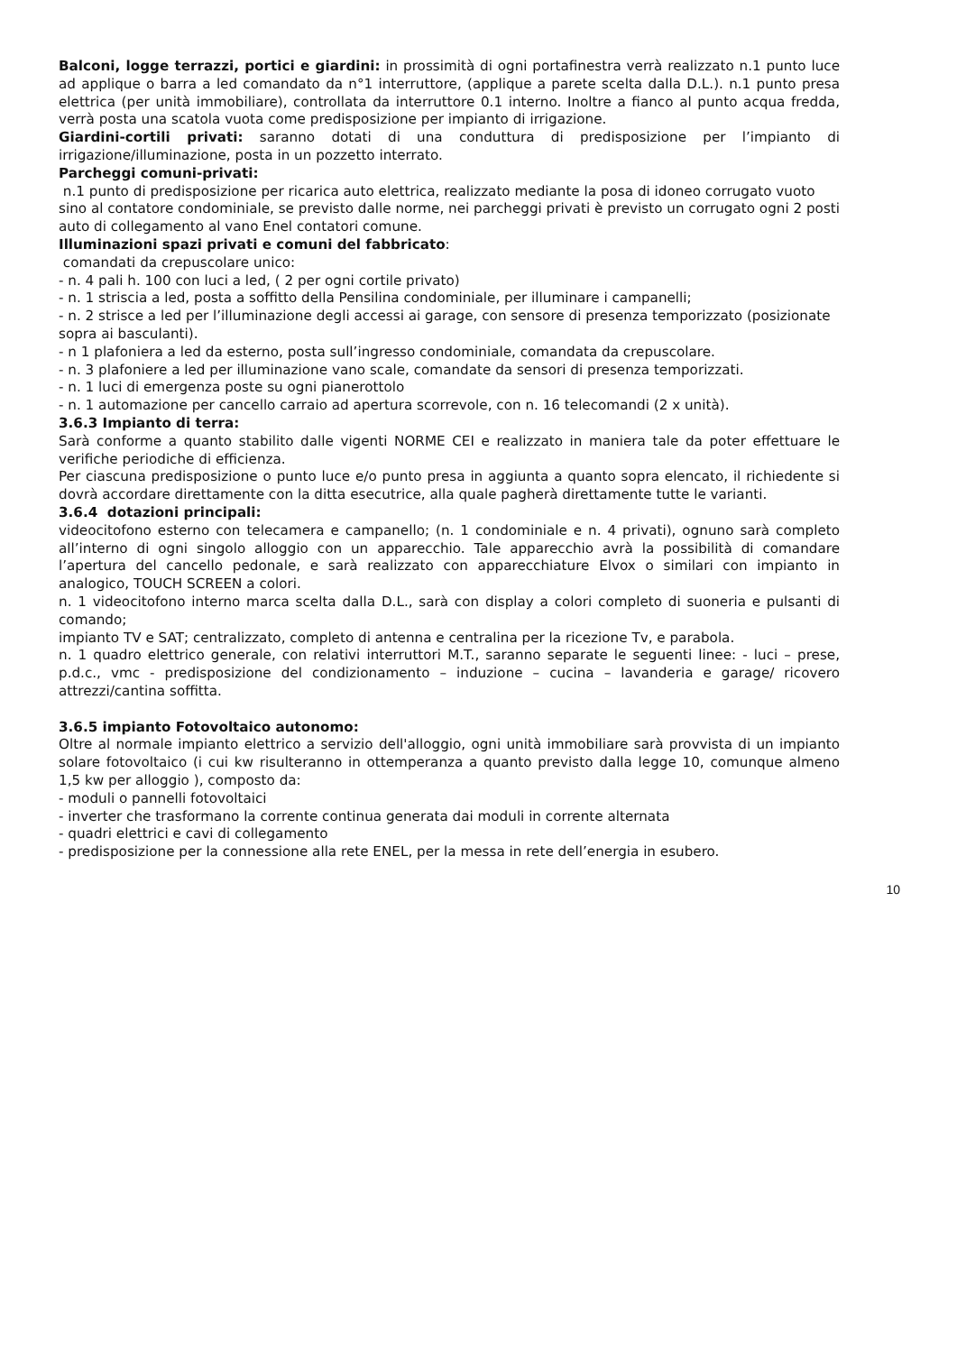Balconi, logge terrazzi, portici e giardini: in prossimità di ogni portafinestra verrà realizzato n.1 punto luce ad applique o barra a led comandato da n°1 interruttore, (applique a parete scelta dalla D.L.). n.1 punto presa elettrica (per unità immobiliare), controllata da interruttore 0.1 interno. Inoltre a fianco al punto acqua fredda, verrà posta una scatola vuota come predisposizione per impianto di irrigazione.
Giardini-cortili privati: saranno dotati di una conduttura di predisposizione per l’impianto di irrigazione/illuminazione, posta in un pozzetto interrato.
Parcheggi comuni-privati:
n.1 punto di predisposizione per ricarica auto elettrica, realizzato mediante la posa di idoneo corrugato vuoto sino al contatore condominiale, se previsto dalle norme, nei parcheggi privati è previsto un corrugato ogni 2 posti auto di collegamento al vano Enel contatori comune.
Illuminazioni spazi privati e comuni del fabbricato:
comandati da crepuscolare unico:
- n. 4 pali h. 100 con luci a led, ( 2 per ogni cortile privato)
- n. 1 striscia a led, posta a soffitto della Pensilina condominiale, per illuminare i campanelli;
- n. 2 strisce a led per l’illuminazione degli accessi ai garage, con sensore di presenza temporizzato (posizionate sopra ai basculanti).
- n 1 plafoniera a led da esterno, posta sull’ingresso condominiale, comandata da crepuscolare.
- n. 3 plafoniere a led per illuminazione vano scale, comandate da sensori di presenza temporizzati.
- n. 1 luci di emergenza poste su ogni pianerottolo
- n. 1 automazione per cancello carraio ad apertura scorrevole, con n. 16 telecomandi (2 x unità).
3.6.3 Impianto di terra:
Sarà conforme a quanto stabilito dalle vigenti NORME CEI e realizzato in maniera tale da poter effettuare le verifiche periodiche di efficienza.
Per ciascuna predisposizione o punto luce e/o punto presa in aggiunta a quanto sopra elencato, il richiedente si dovrà accordare direttamente con la ditta esecutrice, alla quale pagherà direttamente tutte le varianti.
3.6.4 dotazioni principali:
videocitofono esterno con telecamera e campanello; (n. 1 condominiale e n. 4 privati), ognuno sarà completo all’interno di ogni singolo alloggio con un apparecchio. Tale apparecchio avrà la possibilità di comandare l’apertura del cancello pedonale, e sarà realizzato con apparecchiature Elvox o similari con impianto in analogico, TOUCH SCREEN a colori.
n. 1 videocitofono interno marca scelta dalla D.L., sarà con display a colori completo di suoneria e pulsanti di comando;
impianto TV e SAT; centralizzato, completo di antenna e centralina per la ricezione Tv, e parabola.
n. 1 quadro elettrico generale, con relativi interruttori M.T., saranno separate le seguenti linee: - luci – prese, p.d.c., vmc - predisposizione del condizionamento – induzione – cucina – lavanderia e garage/ ricovero attrezzi/cantina soffitta.
3.6.5 impianto Fotovoltaico autonomo:
Oltre al normale impianto elettrico a servizio dell'alloggio, ogni unità immobiliare sarà provvista di un impianto solare fotovoltaico (i cui kw risulteranno in ottemperanza a quanto previsto dalla legge 10, comunque almeno 1,5 kw per alloggio ), composto da:
- moduli o pannelli fotovoltaici
- inverter che trasformano la corrente continua generata dai moduli in corrente alternata
- quadri elettrici e cavi di collegamento
- predisposizione per la connessione alla rete ENEL, per la messa in rete dell’energia in esubero.
10